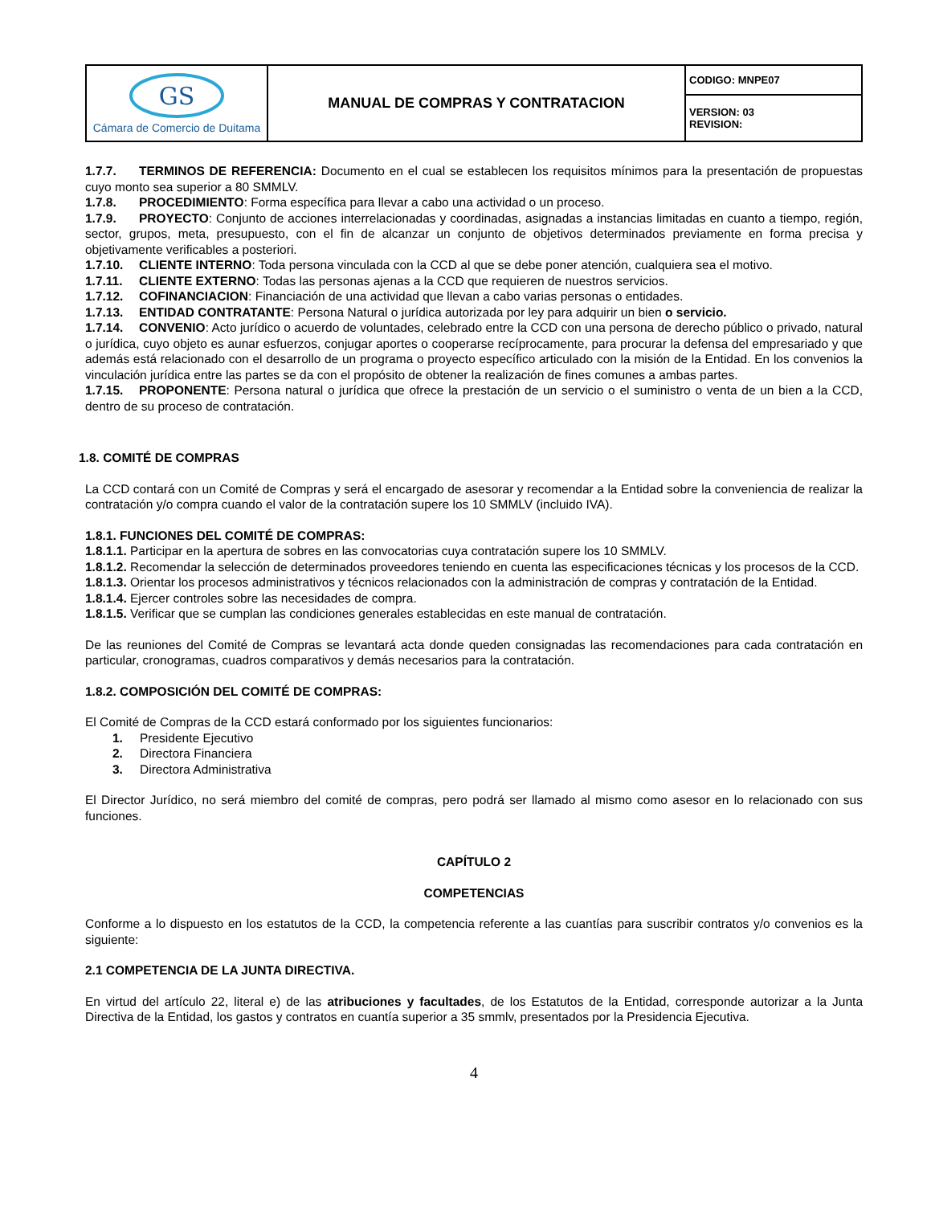| GS Cámara de Comercio de Duitama | MANUAL DE COMPRAS Y CONTRATACION | CODIGO: MNPE07 |
| | | VERSION: 03 REVISION: |
1.7.7. TERMINOS DE REFERENCIA: Documento en el cual se establecen los requisitos mínimos para la presentación de propuestas cuyo monto sea superior a 80 SMMLV.
1.7.8. PROCEDIMIENTO: Forma específica para llevar a cabo una actividad o un proceso.
1.7.9. PROYECTO: Conjunto de acciones interrelacionadas y coordinadas, asignadas a instancias limitadas en cuanto a tiempo, región, sector, grupos, meta, presupuesto, con el fin de alcanzar un conjunto de objetivos determinados previamente en forma precisa y objetivamente verificables a posteriori.
1.7.10. CLIENTE INTERNO: Toda persona vinculada con la CCD al que se debe poner atención, cualquiera sea el motivo.
1.7.11. CLIENTE EXTERNO: Todas las personas ajenas a la CCD que requieren de nuestros servicios.
1.7.12. COFINANCIACION: Financiación de una actividad que llevan a cabo varias personas o entidades.
1.7.13. ENTIDAD CONTRATANTE: Persona Natural o jurídica autorizada por ley para adquirir un bien o servicio.
1.7.14. CONVENIO: Acto jurídico o acuerdo de voluntades, celebrado entre la CCD con una persona de derecho público o privado, natural o jurídica, cuyo objeto es aunar esfuerzos, conjugar aportes o cooperarse recíprocamente, para procurar la defensa del empresariado y que además está relacionado con el desarrollo de un programa o proyecto específico articulado con la misión de la Entidad. En los convenios la vinculación jurídica entre las partes se da con el propósito de obtener la realización de fines comunes a ambas partes.
1.7.15. PROPONENTE: Persona natural o jurídica que ofrece la prestación de un servicio o el suministro o venta de un bien a la CCD, dentro de su proceso de contratación.
1.8. COMITÉ DE COMPRAS
La CCD contará con un Comité de Compras y será el encargado de asesorar y recomendar a la Entidad sobre la conveniencia de realizar la contratación y/o compra cuando el valor de la contratación supere los 10 SMMLV (incluido IVA).
1.8.1. FUNCIONES DEL COMITÉ DE COMPRAS:
1.8.1.1. Participar en la apertura de sobres en las convocatorias cuya contratación supere los 10 SMMLV.
1.8.1.2. Recomendar la selección de determinados proveedores teniendo en cuenta las especificaciones técnicas y los procesos de la CCD.
1.8.1.3. Orientar los procesos administrativos y técnicos relacionados con la administración de compras y contratación de la Entidad.
1.8.1.4. Ejercer controles sobre las necesidades de compra.
1.8.1.5. Verificar que se cumplan las condiciones generales establecidas en este manual de contratación.
De las reuniones del Comité de Compras se levantará acta donde queden consignadas las recomendaciones para cada contratación en particular, cronogramas, cuadros comparativos y demás necesarios para la contratación.
1.8.2. COMPOSICIÓN DEL COMITÉ DE COMPRAS:
El Comité de Compras de la CCD estará conformado por los siguientes funcionarios:
1. Presidente Ejecutivo
2. Directora Financiera
3. Directora Administrativa
El Director Jurídico, no será miembro del comité de compras, pero podrá ser llamado al mismo como asesor en lo relacionado con sus funciones.
CAPÍTULO 2
COMPETENCIAS
Conforme a lo dispuesto en los estatutos de la CCD, la competencia referente a las cuantías para suscribir contratos y/o convenios es la siguiente:
2.1 COMPETENCIA DE LA JUNTA DIRECTIVA.
En virtud del artículo 22, literal e) de las atribuciones y facultades, de los Estatutos de la Entidad, corresponde autorizar a la Junta Directiva de la Entidad, los gastos y contratos en cuantía superior a 35 smmlv, presentados por la Presidencia Ejecutiva.
4